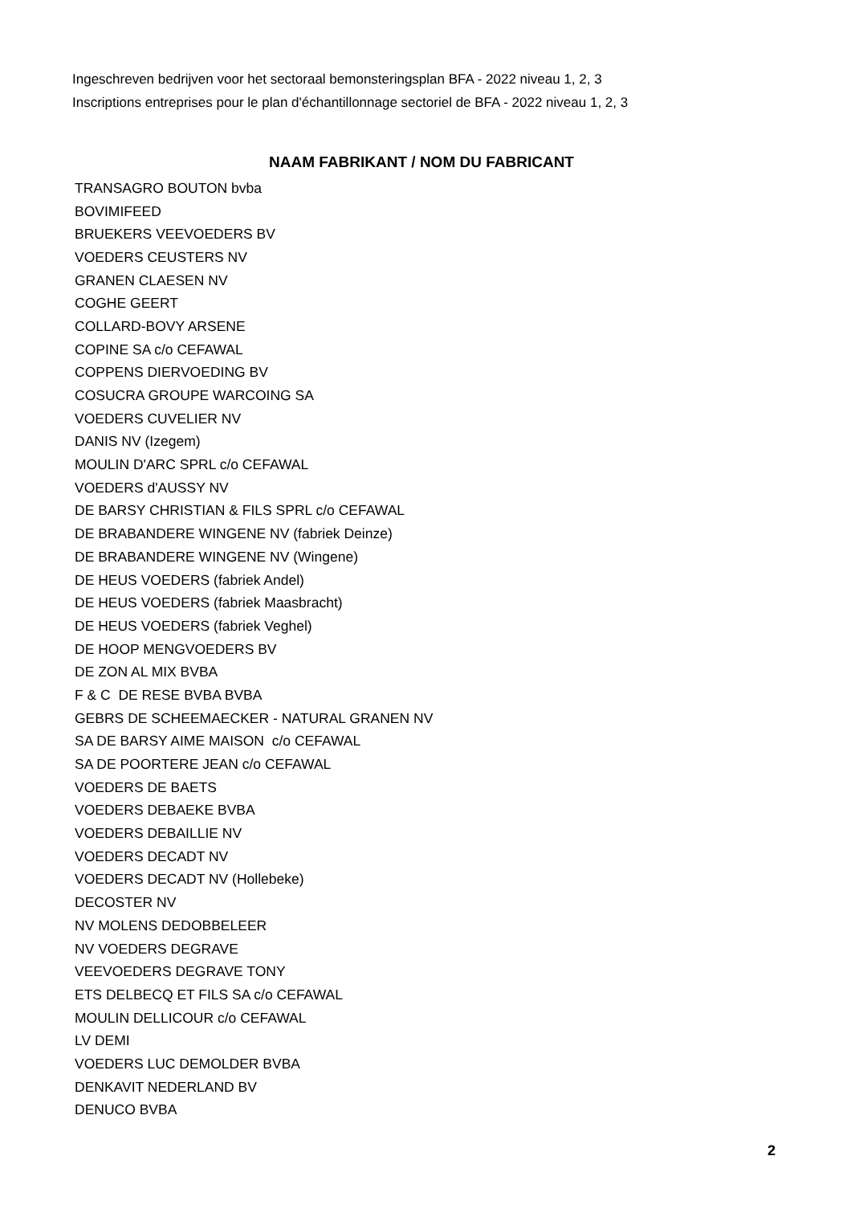Ingeschreven bedrijven voor het sectoraal bemonsteringsplan BFA - 2022 niveau 1, 2, 3
Inscriptions entreprises pour le plan d'échantillonnage sectoriel de BFA - 2022 niveau 1, 2, 3
| NAAM FABRIKANT / NOM DU FABRICANT |
| --- |
| TRANSAGRO BOUTON bvba |
| BOVIMIFEED |
| BRUEKERS VEEVOEDERS BV |
| VOEDERS CEUSTERS NV |
| GRANEN CLAESEN NV |
| COGHE GEERT |
| COLLARD-BOVY ARSENE |
| COPINE SA c/o CEFAWAL |
| COPPENS DIERVOEDING BV |
| COSUCRA GROUPE WARCOING SA |
| VOEDERS CUVELIER NV |
| DANIS NV (Izegem) |
| MOULIN D'ARC SPRL c/o CEFAWAL |
| VOEDERS d'AUSSY NV |
| DE BARSY CHRISTIAN & FILS SPRL c/o CEFAWAL |
| DE BRABANDERE WINGENE NV (fabriek Deinze) |
| DE BRABANDERE WINGENE NV (Wingene) |
| DE HEUS VOEDERS (fabriek Andel) |
| DE HEUS VOEDERS (fabriek Maasbracht) |
| DE HEUS VOEDERS (fabriek Veghel) |
| DE HOOP MENGVOEDERS BV |
| DE ZON AL MIX BVBA |
| F & C DE RESE BVBA BVBA |
| GEBRS DE SCHEEMAECKER - NATURAL GRANEN NV |
| SA DE BARSY AIME MAISON c/o CEFAWAL |
| SA DE POORTERE JEAN c/o CEFAWAL |
| VOEDERS DE BAETS |
| VOEDERS DEBAEKE BVBA |
| VOEDERS DEBAILLIE NV |
| VOEDERS DECADT NV |
| VOEDERS DECADT NV (Hollebeke) |
| DECOSTER NV |
| NV MOLENS DEDOBBELEER |
| NV VOEDERS DEGRAVE |
| VEEVOEDERS DEGRAVE TONY |
| ETS DELBECQ ET FILS SA c/o CEFAWAL |
| MOULIN DELLICOUR c/o CEFAWAL |
| LV DEMI |
| VOEDERS LUC DEMOLDER BVBA |
| DENKAVIT NEDERLAND BV |
| DENUCO BVBA |
2